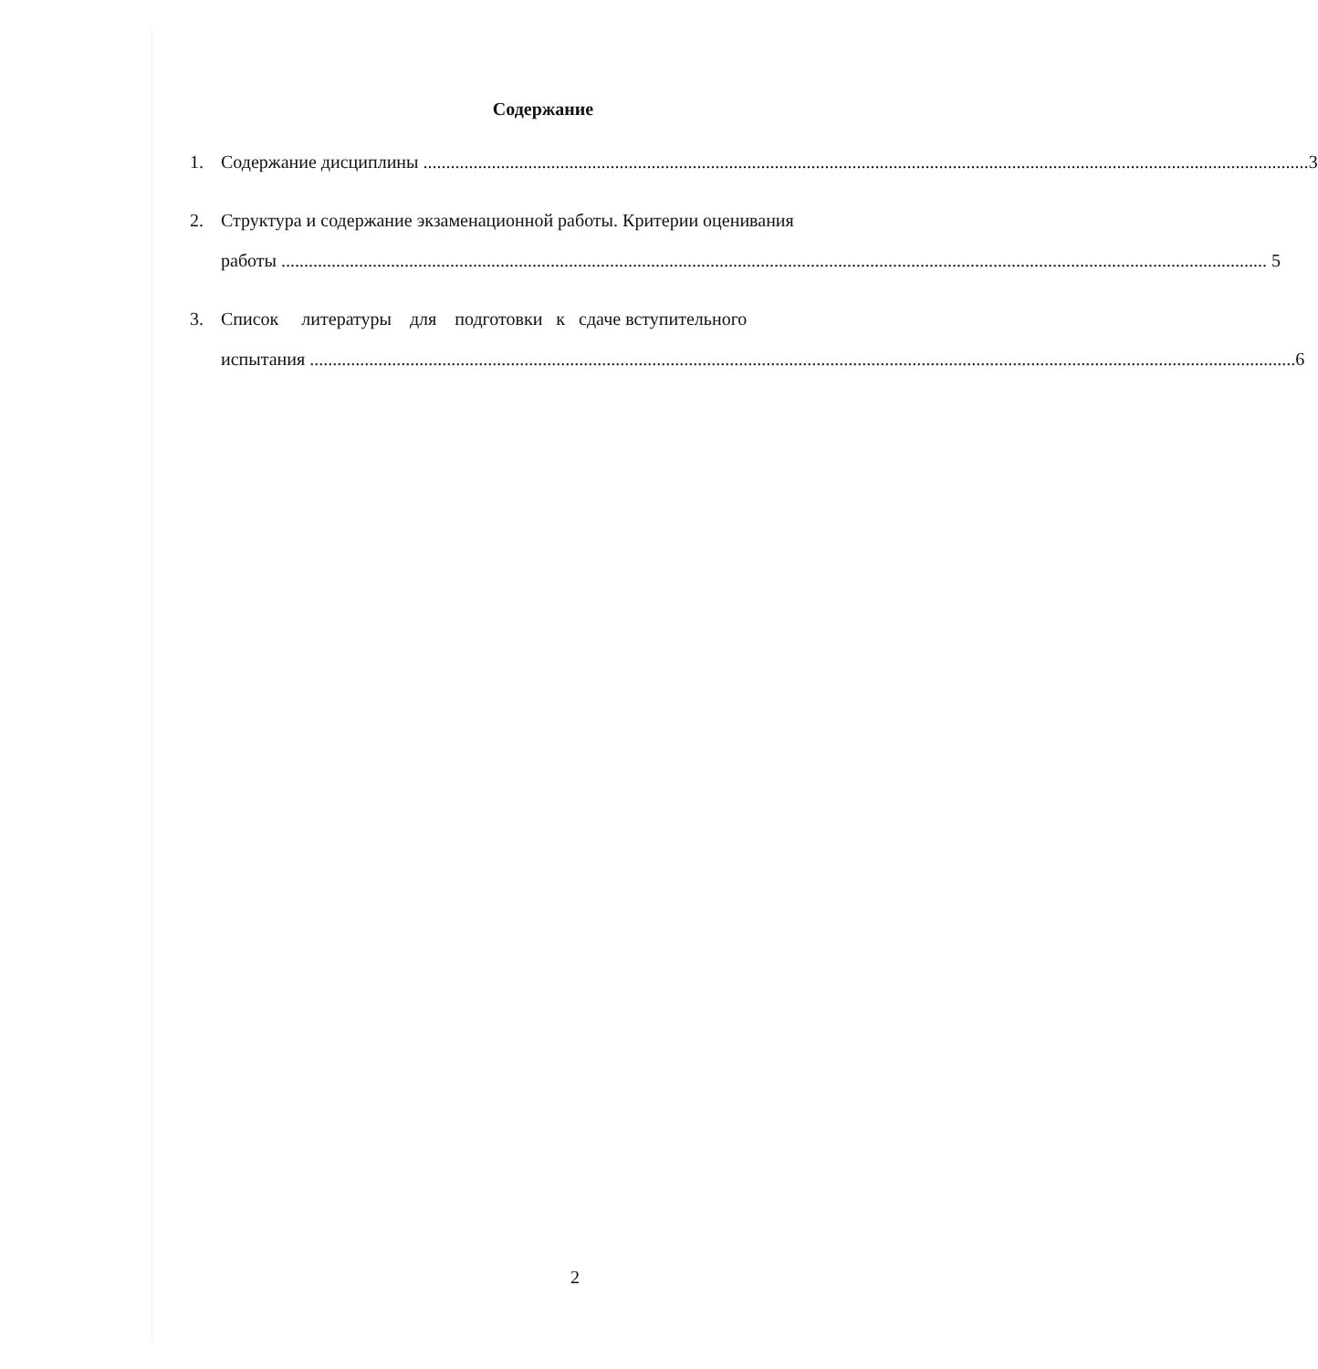Содержание
1. Содержание дисциплины 3
2. Структура и содержание экзаменационной работы. Критерии оценивания
работы 5
3. Список литературы для подготовки к сдаче вступительного
испытания 6
2